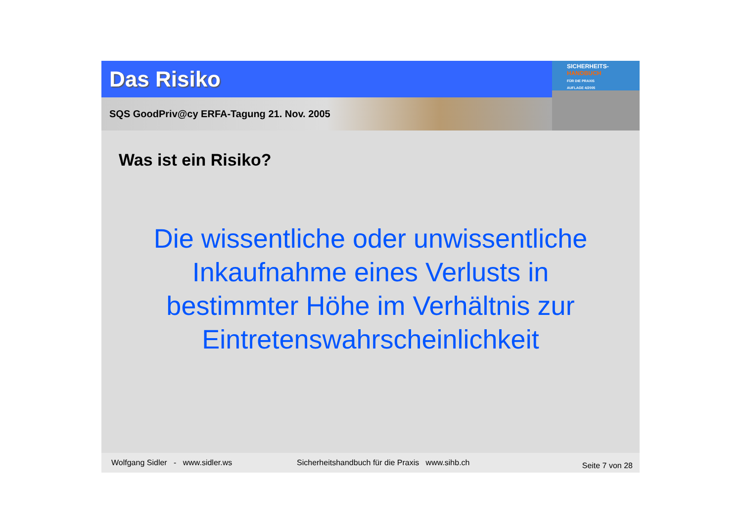Das Risiko
SQS GoodPriv@cy ERFA-Tagung 21. Nov. 2005
SICHERHEITS-
HANDBUCH
FÜR DIE PRAXIS
AUFLAGE 4/2005
Was ist ein Risiko?
Die wissentliche oder unwissentliche
Inkaufnahme eines Verlusts in
bestimmter Höhe im Verhältnis zur
Eintretenswahrscheinlichkeit
Wolfgang Sidler - www.sidler.ws Sicherheitshandbuch für die Praxis www.sihb.ch Seite 7 von 28